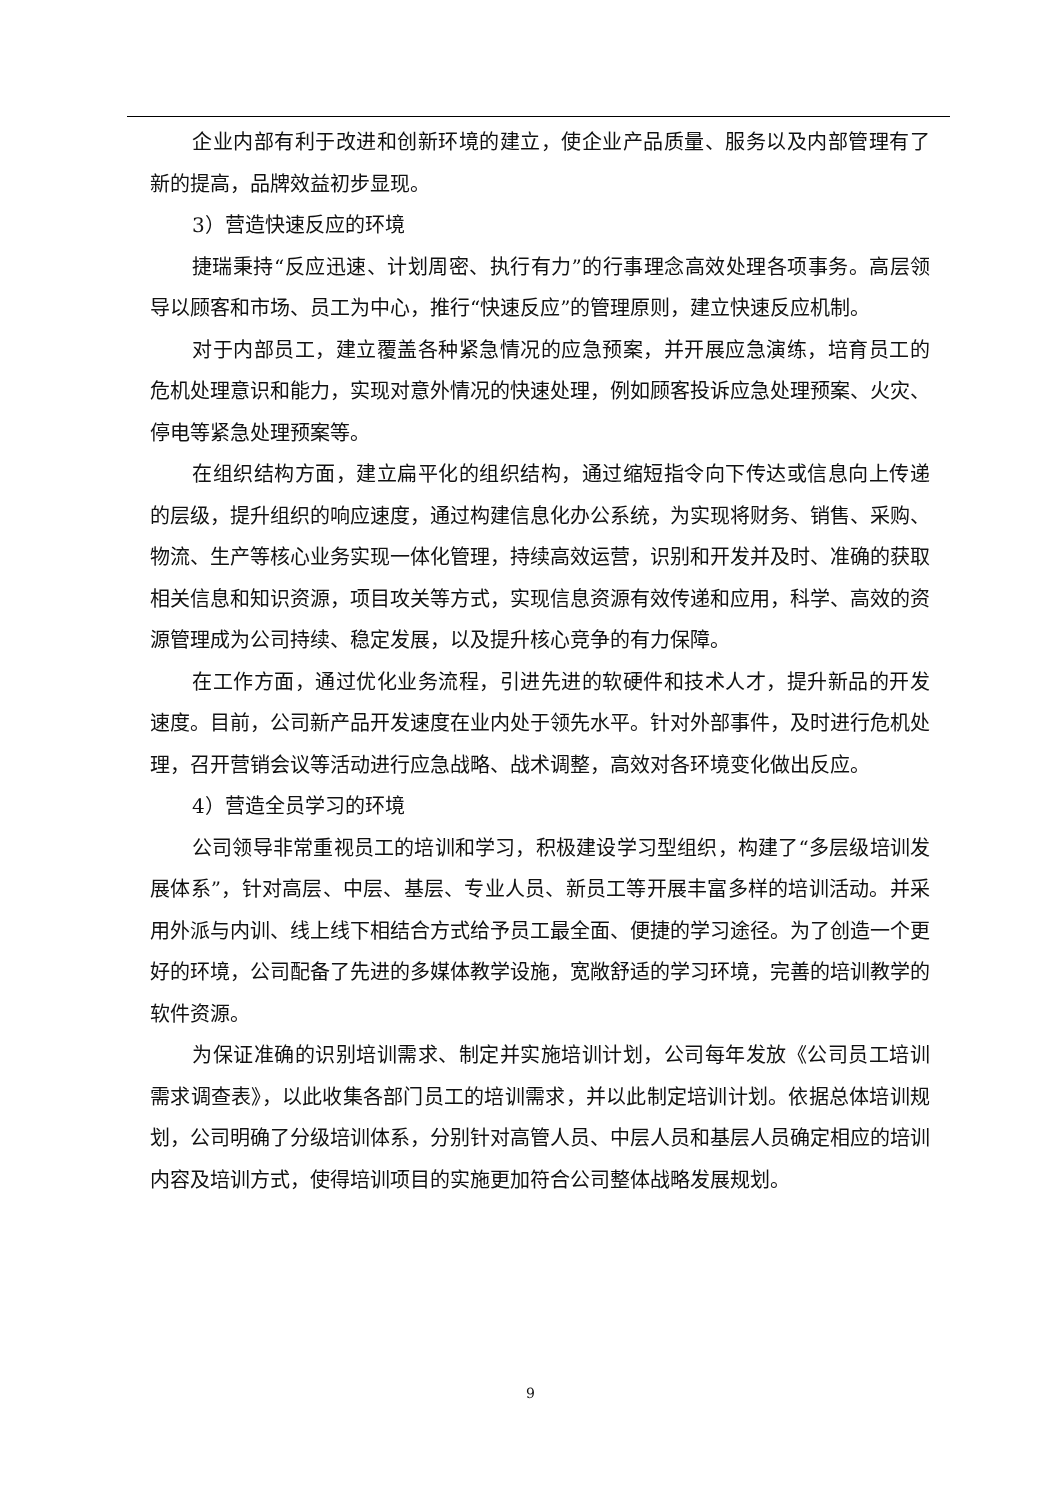企业内部有利于改进和创新环境的建立，使企业产品质量、服务以及内部管理有了新的提高，品牌效益初步显现。
3）营造快速反应的环境
捷瑞秉持“反应迅速、计划周密、执行有力”的行事理念高效处理各项事务。高层领导以顾客和市场、员工为中心，推行“快速反应”的管理原则，建立快速反应机制。
对于内部员工，建立覆盖各种紧急情况的应急预案，并开展应急演练，培育员工的危机处理意识和能力，实现对意外情况的快速处理，例如顾客投诉应急处理预案、火灾、停电等紧急处理预案等。
在组织结构方面，建立扁平化的组织结构，通过缩短指令向下传达或信息向上传递的层级，提升组织的响应速度，通过构建信息化办公系统，为实现将财务、销售、采购、物流、生产等核心业务实现一体化管理，持续高效运营，识别和开发并及时、准确的获取相关信息和知识资源，项目攻关等方式，实现信息资源有效传递和应用，科学、高效的资源管理成为公司持续、稳定发展，以及提升核心竞争的有力保障。
在工作方面，通过优化业务流程，引进先进的软硬件和技术人才，提升新品的开发速度。目前，公司新产品开发速度在业内处于领先水平。针对外部事件，及时进行危机处理，召开营销会议等活动进行应急战略、战术调整，高效对各环境变化做出反应。
4）营造全员学习的环境
公司领导非常重视员工的培训和学习，积极建设学习型组织，构建了“多层级培训发展体系”，针对高层、中层、基层、专业人员、新员工等开展丰富多样的培训活动。并采用外派与内训、线上线下相结合方式给予员工最全面、便捷的学习途径。为了创造一个更好的环境，公司配备了先进的多媒体教学设施，宽敞舒适的学习环境，完善的培训教学的软件资源。
为保证准确的识别培训需求、制定并实施培训计划，公司每年发放《公司员工培训需求调查表》，以此收集各部门员工的培训需求，并以此制定培训计划。依据总体培训规划，公司明确了分级培训体系，分别针对高管人员、中层人员和基层人员确定相应的培训内容及培训方式，使得培训项目的实施更加符合公司整体战略发展规划。
9